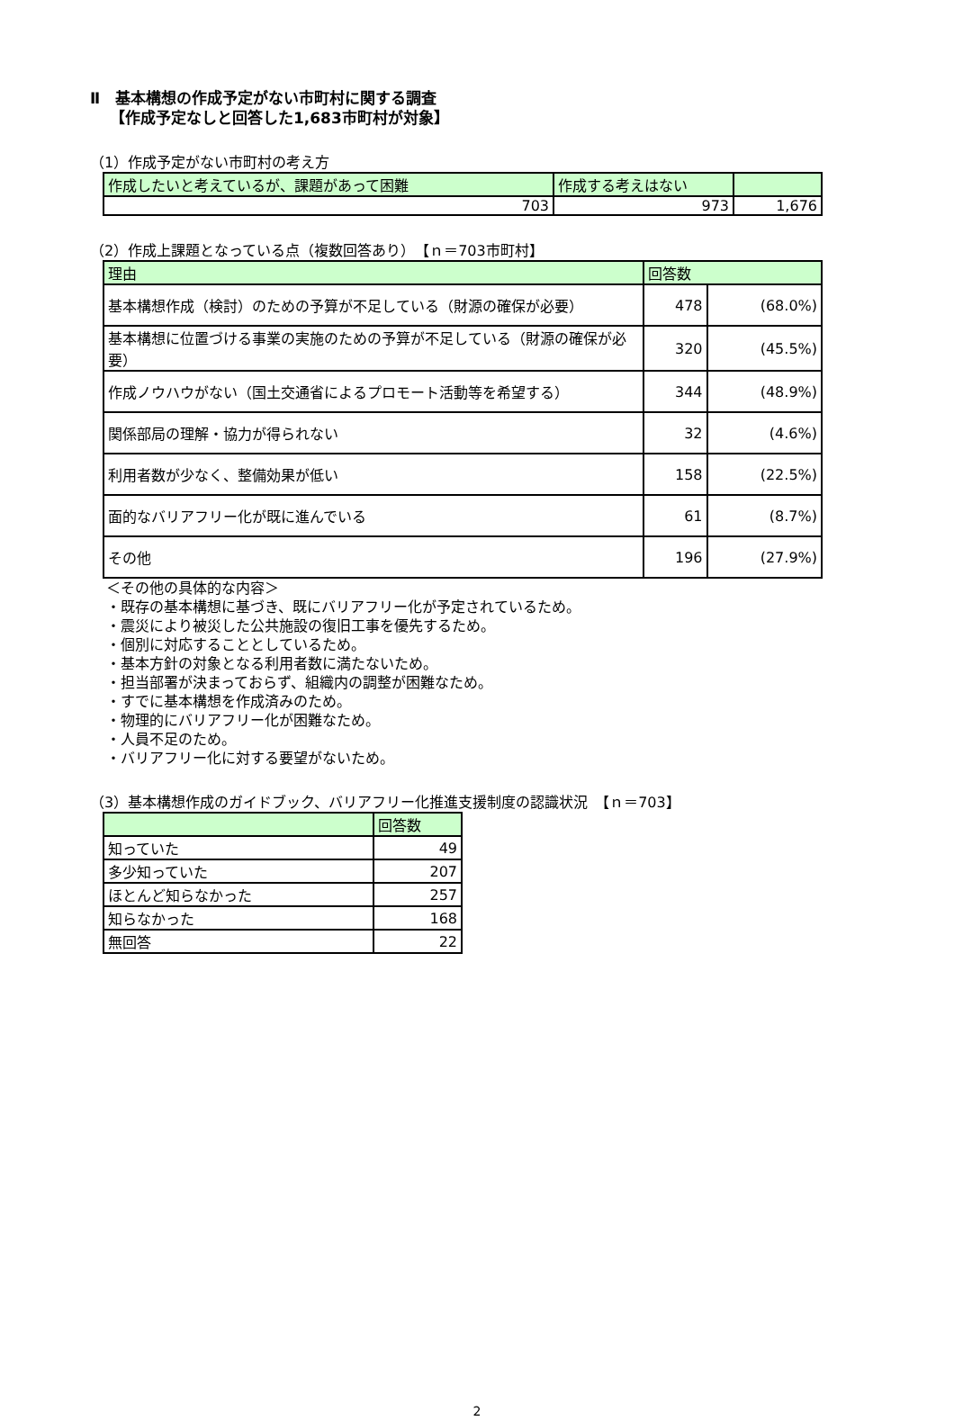Ⅱ　基本構想の作成予定がない市町村に関する調査
【作成予定なしと回答した1,683市町村が対象】
（1）作成予定がない市町村の考え方
| 作成したいと考えているが、課題があって困難 | 作成する考えはない | |
| 703 | 973 | 1,676 |
（2）作成上課題となっている点（複数回答あり）　【ｎ＝703市町村】
| 理由 | 回答数 | |
| 基本構想作成（検討）のための予算が不足している（財源の確保が必要） | 478 | (68.0%) |
| 基本構想に位置づける事業の実施のための予算が不足している（財源の確保が必要） | 320 | (45.5%) |
| 作成ノウハウがない（国土交通省によるプロモート活動等を希望する） | 344 | (48.9%) |
| 関係部局の理解・協力が得られない | 32 | (4.6%) |
| 利用者数が少なく、整備効果が低い | 158 | (22.5%) |
| 面的なバリアフリー化が既に進んでいる | 61 | (8.7%) |
| その他 | 196 | (27.9%) |
＜その他の具体的な内容＞
・既存の基本構想に基づき、既にバリアフリー化が予定されているため。
・震災により被災した公共施設の復旧工事を優先するため。
・個別に対応することとしているため。
・基本方針の対象となる利用者数に満たないため。
・担当部署が決まっておらず、組織内の調整が困難なため。
・すでに基本構想を作成済みのため。
・物理的にバリアフリー化が困難なため。
・人員不足のため。
・バリアフリー化に対する要望がないため。
（3）基本構想作成のガイドブック、バリアフリー化推進支援制度の認識状況　【ｎ＝703】
| | 回答数 |
| 知っていた | 49 |
| 多少知っていた | 207 |
| ほとんど知らなかった | 257 |
| 知らなかった | 168 |
| 無回答 | 22 |
2